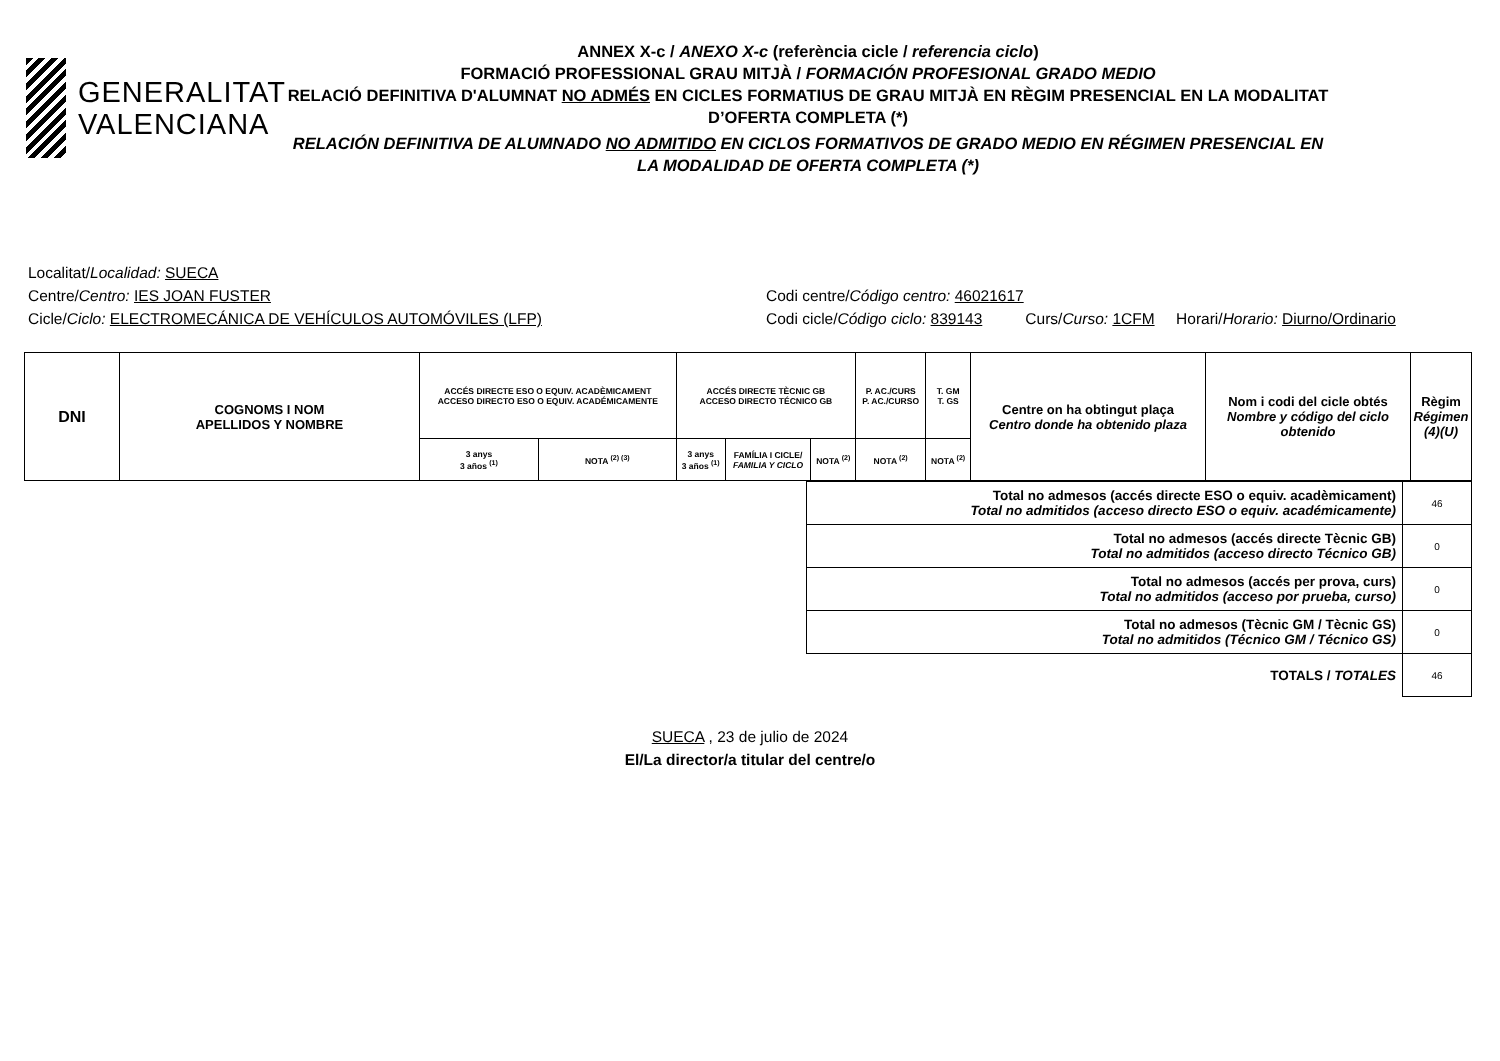GENERALITAT
VALENCIANA
ANNEX X-c / ANEXO X-c (referència cicle / referencia ciclo)
FORMACIÓ PROFESSIONAL GRAU MITJÀ / FORMACIÓN PROFESIONAL GRADO MEDIO
RELACIÓ DEFINITIVA D'ALUMNAT NO ADMÉS EN CICLES FORMATIUS DE GRAU MITJÀ EN RÈGIM PRESENCIAL EN LA MODALITAT D’OFERTA COMPLETA (*)
RELACIÓN DEFINITIVA DE ALUMNADO NO ADMITIDO EN CICLOS FORMATIVOS DE GRADO MEDIO EN RÉGIMEN PRESENCIAL EN LA MODALIDAD DE OFERTA COMPLETA (*)
Localitat/Localidad: SUECA
Centre/Centro: IES JOAN FUSTER Codi centre/Código centro: 46021617
Cicle/Ciclo: ELECTROMECÁNICA DE VEHÍCULOS AUTOMÓVILES (LFP) Codi cicle/Código ciclo: 839143 Curs/Curso: 1CFM Horari/Horario: Diurno/Ordinario
| DNI | COGNOMS I NOM APELLIDOS Y NOMBRE | ACCÉS DIRECTE ESO O EQUIV. ACADÈMICAMENT ACCESO DIRECTO ESO O EQUIV. ACADÉMICAMENTE | | ACCÉS DIRECTE TÈCNIC GB ACCESO DIRECTO TÉCNICO GB | | | P. AC./CURS P. AC./CURSO | T. GM T. GS | Centre on ha obtingut plaça Centro donde ha obtenido plaza | Nom i codi del cicle obtés Nombre y código del ciclo obtenido | Règim Régimen (4)(U) |
| --- | --- | --- | --- | --- | --- | --- | --- | --- | --- | --- | --- |
| | | 3 anys 3 años <sup>(1)</sup> | NOTA <sup>(2) (3)</sup> | 3 anys 3 años <sup>(1)</sup> | FAMÍLIA I CICLE/ FAMILIA Y CICLO | NOTA <sup>(2)</sup> | NOTA <sup>(2)</sup> | NOTA <sup>(2)</sup> | | | |
| | Total no admesos (accés directe ESO o equiv. acadèmicament) Total no admitidos (acceso directo ESO o equiv. académicamente) | 46 |
| | Total no admesos (accés directe Tècnic GB) Total no admitidos (acceso directo Técnico GB) | 0 |
| | Total no admesos (accés per prova, curs) Total no admitidos (acceso por prueba, curso) | 0 |
| | Total no admesos (Tècnic GM / Tècnic GS) Total no admitidos (Técnico GM / Técnico GS) | 0 |
| | TOTALS / TOTALES | 46 |
SUECA , 23 de julio de 2024
El/La director/a titular del centre/o